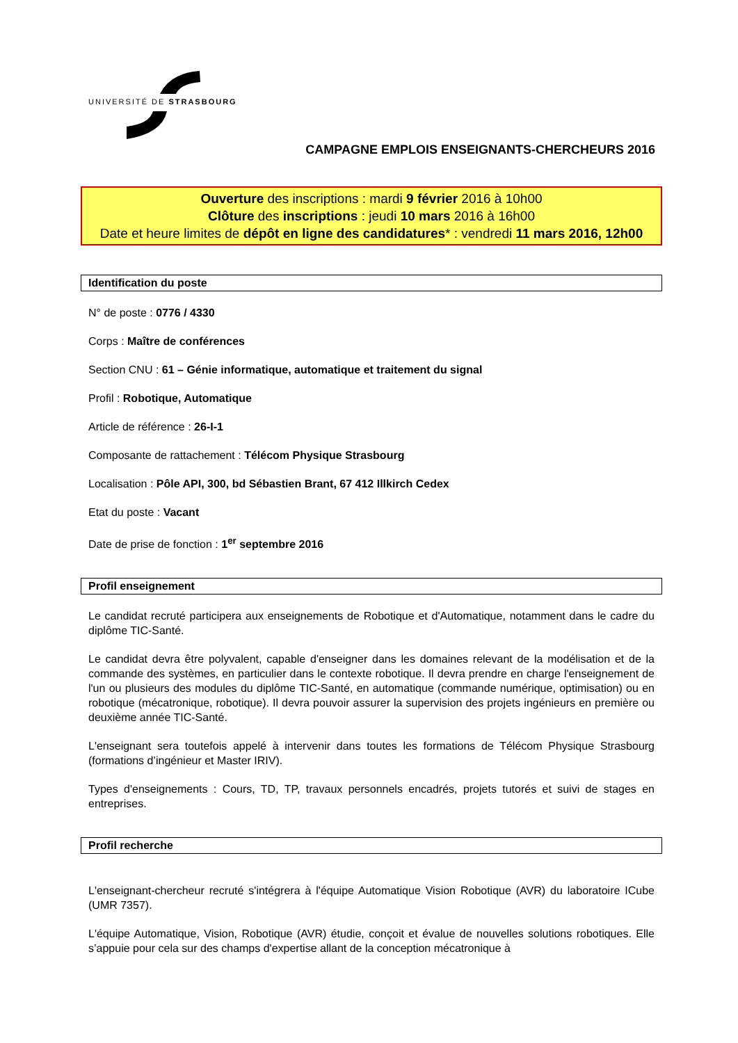UNIVERSITÉ DE STRASBOURG
CAMPAGNE EMPLOIS ENSEIGNANTS-CHERCHEURS 2016
Ouverture des inscriptions : mardi 9 février 2016 à 10h00
Clôture des inscriptions : jeudi 10 mars 2016 à 16h00
Date et heure limites de dépôt en ligne des candidatures* : vendredi 11 mars 2016, 12h00
Identification du poste
N° de poste : 0776 / 4330
Corps : Maître de conférences
Section CNU : 61 – Génie informatique, automatique et traitement du signal
Profil : Robotique, Automatique
Article de référence : 26-I-1
Composante de rattachement : Télécom Physique Strasbourg
Localisation : Pôle API, 300, bd Sébastien Brant, 67 412 Illkirch Cedex
Etat du poste : Vacant
Date de prise de fonction : 1<sup>er</sup> septembre 2016
Profil enseignement
Le candidat recruté participera aux enseignements de Robotique et d'Automatique, notamment dans le cadre du diplôme TIC-Santé.
Le candidat devra être polyvalent, capable d'enseigner dans les domaines relevant de la modélisation et de la commande des systèmes, en particulier dans le contexte robotique. Il devra prendre en charge l'enseignement de l'un ou plusieurs des modules du diplôme TIC-Santé, en automatique (commande numérique, optimisation) ou en robotique (mécatronique, robotique). Il devra pouvoir assurer la supervision des projets ingénieurs en première ou deuxième année TIC-Santé.
L'enseignant sera toutefois appelé à intervenir dans toutes les formations de Télécom Physique Strasbourg (formations d’ingénieur et Master IRIV).
Types d'enseignements : Cours, TD, TP, travaux personnels encadrés, projets tutorés et suivi de stages en entreprises.
Profil recherche
L'enseignant-chercheur recruté s'intégrera à l'équipe Automatique Vision Robotique (AVR) du laboratoire ICube (UMR 7357).
L'équipe Automatique, Vision, Robotique (AVR) étudie, conçoit et évalue de nouvelles solutions robotiques. Elle s’appuie pour cela sur des champs d'expertise allant de la conception mécatronique à